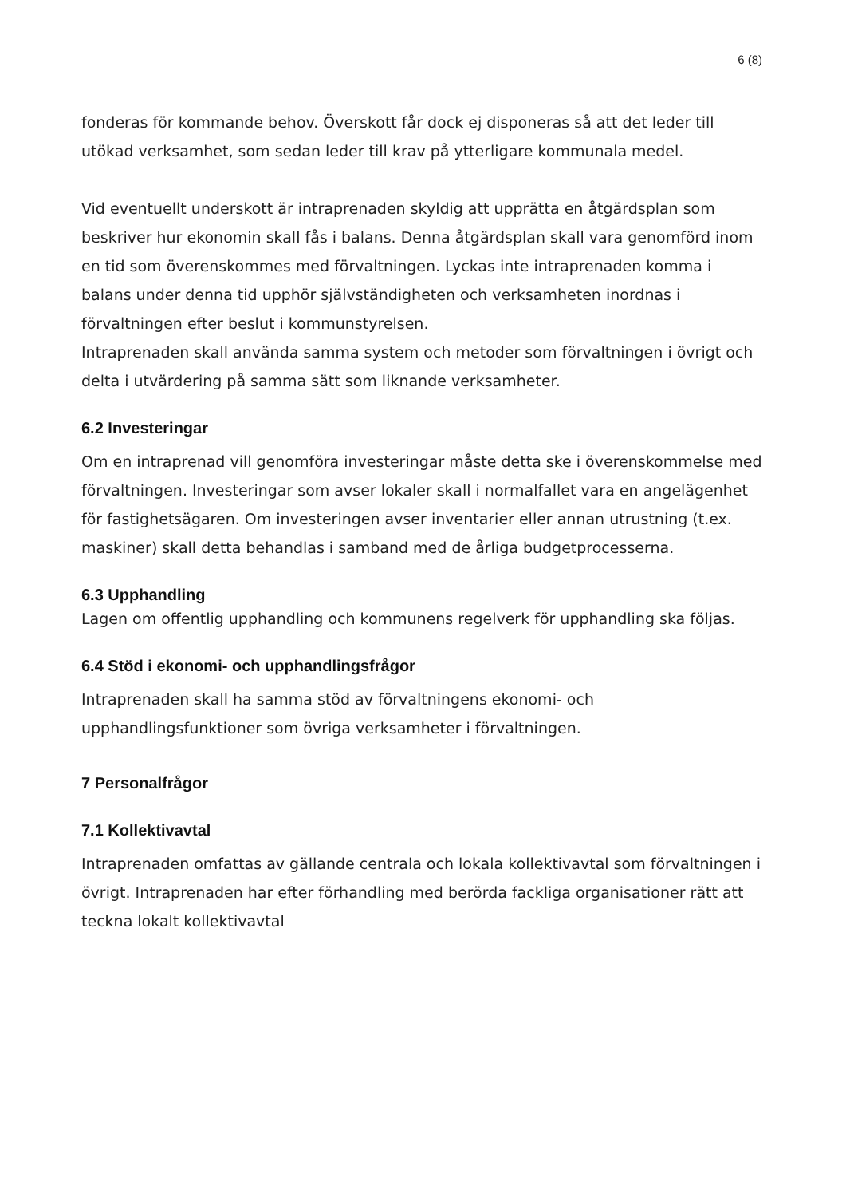6 (8)
fonderas för kommande behov. Överskott får dock ej disponeras så att det leder till utökad verksamhet, som sedan leder till krav på ytterligare kommunala medel.
Vid eventuellt underskott är intraprenaden skyldig att upprätta en åtgärdsplan som beskriver hur ekonomin skall fås i balans. Denna åtgärdsplan skall vara genomförd inom en tid som överenskommes med förvaltningen. Lyckas inte intraprenaden komma i balans under denna tid upphör självständigheten och verksamheten inordnas i förvaltningen efter beslut i kommunstyrelsen.
Intraprenaden skall använda samma system och metoder som förvaltningen i övrigt och delta i utvärdering på samma sätt som liknande verksamheter.
6.2 Investeringar
Om en intraprenad vill genomföra investeringar måste detta ske i överenskommelse med förvaltningen. Investeringar som avser lokaler skall i normalfallet vara en angelägenhet för fastighetsägaren. Om investeringen avser inventarier eller annan utrustning (t.ex. maskiner) skall detta behandlas i samband med de årliga budgetprocesserna.
6.3 Upphandling
Lagen om offentlig upphandling och kommunens regelverk för upphandling ska följas.
6.4 Stöd i ekonomi- och upphandlingsfrågor
Intraprenaden skall ha samma stöd av förvaltningens ekonomi- och upphandlingsfunktioner som övriga verksamheter i förvaltningen.
7 Personalfrågor
7.1 Kollektivavtal
Intraprenaden omfattas av gällande centrala och lokala kollektivavtal som förvaltningen i övrigt. Intraprenaden har efter förhandling med berörda fackliga organisationer rätt att teckna lokalt kollektivavtal